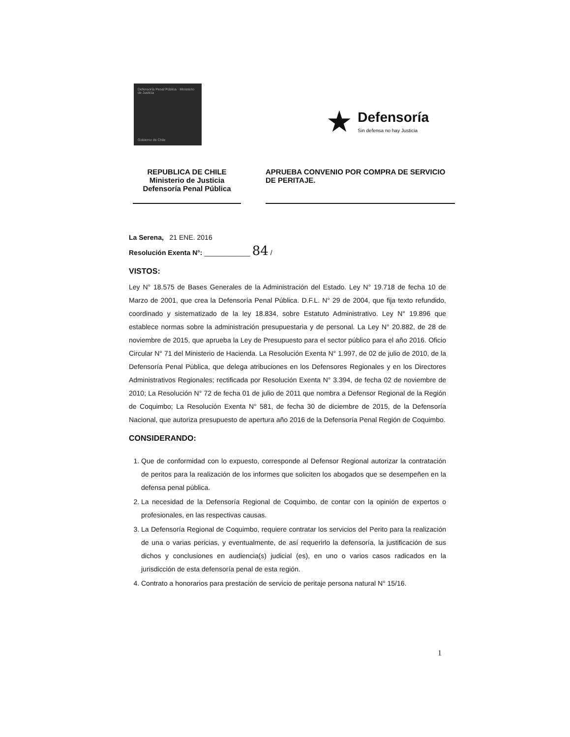Defensoría Penal Pública · Ministerio de Justicia
Gobierno de Chile
★ Defensoría
Sin defensa no hay Justicia
REPUBLICA DE CHILE
Ministerio de Justicia
Defensoría Penal Pública
APRUEBA CONVENIO POR COMPRA DE SERVICIO DE PERITAJE.
La Serena, 21 ENE. 2016
Resolución Exenta N°: ____________ 84 /
VISTOS:
Ley N° 18.575 de Bases Generales de la Administración del Estado. Ley N° 19.718 de fecha 10 de Marzo de 2001, que crea la Defensoría Penal Pública. D.F.L. N° 29 de 2004, que fija texto refundido, coordinado y sistematizado de la ley 18.834, sobre Estatuto Administrativo. Ley N° 19.896 que establece normas sobre la administración presupuestaria y de personal. La Ley N° 20.882, de 28 de noviembre de 2015, que aprueba la Ley de Presupuesto para el sector público para el año 2016. Oficio Circular N° 71 del Ministerio de Hacienda. La Resolución Exenta N° 1.997, de 02 de julio de 2010, de la Defensoría Penal Pública, que delega atribuciones en los Defensores Regionales y en los Directores Administrativos Regionales; rectificada por Resolución Exenta N° 3.394, de fecha 02 de noviembre de 2010; La Resolución N° 72 de fecha 01 de julio de 2011 que nombra a Defensor Regional de la Región de Coquimbo; La Resolución Exenta N° 581, de fecha 30 de diciembre de 2015, de la Defensoría Nacional, que autoriza presupuesto de apertura año 2016 de la Defensoría Penal Región de Coquimbo.
CONSIDERANDO:
1. Que de conformidad con lo expuesto, corresponde al Defensor Regional autorizar la contratación de peritos para la realización de los informes que soliciten los abogados que se desempeñen en la defensa penal pública.
2. La necesidad de la Defensoría Regional de Coquimbo, de contar con la opinión de expertos o profesionales, en las respectivas causas.
3. La Defensoría Regional de Coquimbo, requiere contratar los servicios del Perito para la realización de una o varias pericias, y eventualmente, de así requerirlo la defensoría, la justificación de sus dichos y conclusiones en audiencia(s) judicial (es), en uno o varios casos radicados en la jurisdicción de esta defensoría penal de esta región.
4. Contrato a honorarios para prestación de servicio de peritaje persona natural N° 15/16.
1